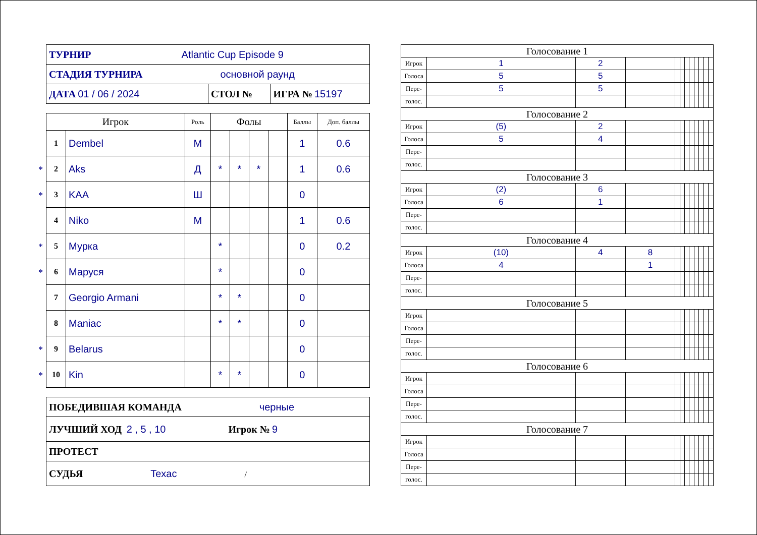| ТУРНИР Atlantic Cup Episode 9 | | |
| СТАДИЯ ТУРНИРА основной раунд | | |
| ДАТА 01 / 06 / 2024 | СТОЛ № | ИГРА № 15197 |
| Игрок | | Роль | Фолы | | | | Баллы | Доп. баллы |
| --- | --- | --- | --- | --- | --- | --- | --- | --- |
| 1 | Dembel | М | | | | | 1 | 0.6 |
| * 2 | Aks | Д | * | * | * | | 1 | 0.6 |
| * 3 | KAA | Ш | | | | | 0 | |
| 4 | Niko | М | | | | | 1 | 0.6 |
| * 5 | Мурка | | * | | | | 0 | 0.2 |
| * 6 | Маруся | | * | | | | 0 | |
| 7 | Georgio Armani | | * | * | | | 0 | |
| 8 | Maniac | | * | * | | | 0 | |
| * 9 | Belarus | | | | | | 0 | |
| * 10 | Kin | | * | * | | | 0 | |
| ПОБЕДИВШАЯ КОМАНДА черные |
| ЛУЧШИЙ ХОД 2 , 5 , 10 Игрок № 9 |
| ПРОТЕСТ |
| СУДЬЯ Texac / |
| Голосование 1 | | | | | | | | | | | |
| Игрок | 1 | 2 | | | | | | | | | |
| Голоса | 5 | 5 | | | | | | | | | |
| Пере- | 5 | 5 | | | | | | | | | |
| голос. | | | | | | | | | | | |
| Голосование 2 | | | | | | | | | | | |
| Игрок | (5) | 2 | | | | | | | | | |
| Голоса | 5 | 4 | | | | | | | | | |
| Пере- | | | | | | | | | | | |
| голос. | | | | | | | | | | | |
| Голосование 3 | | | | | | | | | | | |
| Игрок | (2) | 6 | | | | | | | | | |
| Голоса | 6 | 1 | | | | | | | | | |
| Пере- | | | | | | | | | | | |
| голос. | | | | | | | | | | | |
| Голосование 4 | | | | | | | | | | | |
| Игрок | (10) | 4 | 8 | | | | | | | | |
| Голоса | 4 | | 1 | | | | | | | | |
| Пере- | | | | | | | | | | | |
| голос. | | | | | | | | | | | |
| Голосование 5 | | | | | | | | | | | |
| Игрок | | | | | | | | | | | |
| Голоса | | | | | | | | | | | |
| Пере- | | | | | | | | | | | |
| голос. | | | | | | | | | | | |
| Голосование 6 | | | | | | | | | | | |
| Игрок | | | | | | | | | | | |
| Голоса | | | | | | | | | | | |
| Пере- | | | | | | | | | | | |
| голос. | | | | | | | | | | | |
| Голосование 7 | | | | | | | | | | | |
| Игрок | | | | | | | | | | | |
| Голоса | | | | | | | | | | | |
| Пере- | | | | | | | | | | | |
| голос. | | | | | | | | | | | |